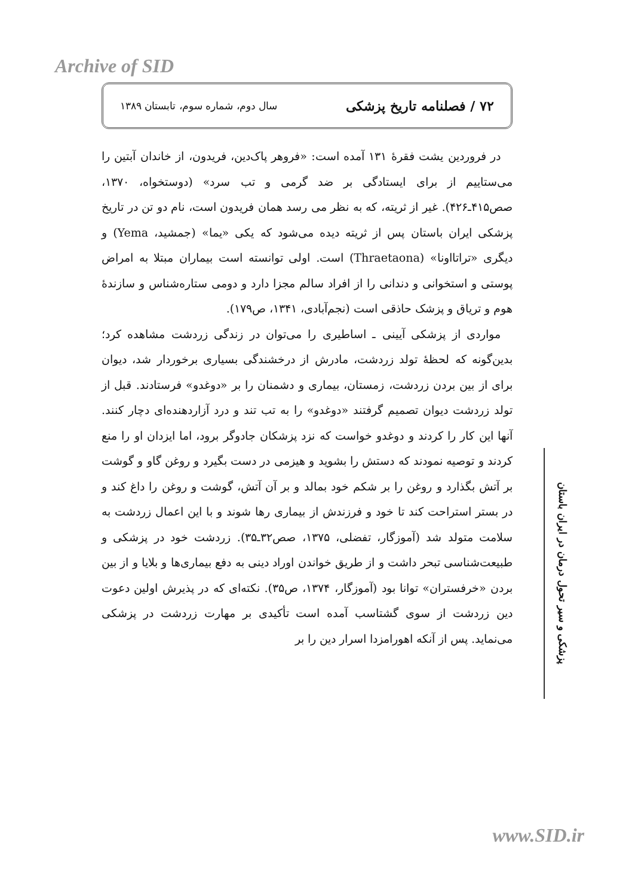Archive of SID
۷۲ / فصلنامه تاریخ پزشکی سال دوم، شماره سوم، تابستان ۱۳۸۹
در فروردین یشت فقرهٔ ۱۳۱ آمده است: «فروهر پاک‌دین، فریدون، از خاندان آبتین را می‌ستاییم از برای ایستادگی بر ضد گرمی و تب سرد» (دوستخواه، ۱۳۷۰، صص۴۱۵ـ۴۲۶). غیر از ثریته، که به نظر می رسد همان فریدون است، نام دو تن در تاریخ پزشکی ایران باستان پس از ثریته دیده می‌شود که یکی «یما» (جمشید، Yema) و دیگری «تراتااونا» (Thraetaona) است. اولی توانسته است بیماران مبتلا به امراض پوستی و استخوانی و دندانی را از افراد سالم مجزا دارد و دومی ستاره‌شناس و سازندهٔ هوم و تریاق و پزشک حاذقی است (نجم‌آبادی، ۱۳۴۱، ص۱۷۹).
مواردی از پزشکی آیینی ـ اساطیری را می‌توان در زندگی زردشت مشاهده کرد؛ بدین‌گونه که لحظهٔ تولد زردشت، مادرش از درخشندگی بسیاری برخوردار شد، دیوان برای از بین بردن زردشت، زمستان، بیماری و دشمنان را بر «دوغدو» فرستادند. قبل از تولد زردشت دیوان تصمیم گرفتند «دوغدو» را به تب تند و درد آزاردهنده‌ای دچار کنند. آنها این کار را کردند و دوغدو خواست که نزد پزشکان جادوگر برود، اما ایزدان او را منع کردند و توصیه نمودند که دستش را بشوید و هیزمی در دست بگیرد و روغن گاو و گوشت بر آتش بگذارد و روغن را بر شکم خود بمالد و بر آن آتش، گوشت و روغن را داغ کند و در بستر استراحت کند تا خود و فرزندش از بیماری رها شوند و با این اعمال زردشت به سلامت متولد شد (آموزگار، تفضلی، ۱۳۷۵، صص۳۲ـ۳۵). زردشت خود در پزشکی و طبیعت‌شناسی تبحر داشت و از طریق خواندن اوراد دینی به دفع بیماری‌ها و بلایا و از بین بردن «خرفستران» توانا بود (آموزگار، ۱۳۷۴، ص۳۵). نکته‌ای که در پذیرش اولین دعوت دین زردشت از سوی گشتاسب آمده است تأکیدی بر مهارت زردشت در پزشکی می‌نماید. پس از آنکه اهورامزدا اسرار دین را بر
پزشکی و سیر تحول درمان در ایران باستان
www.SID.ir